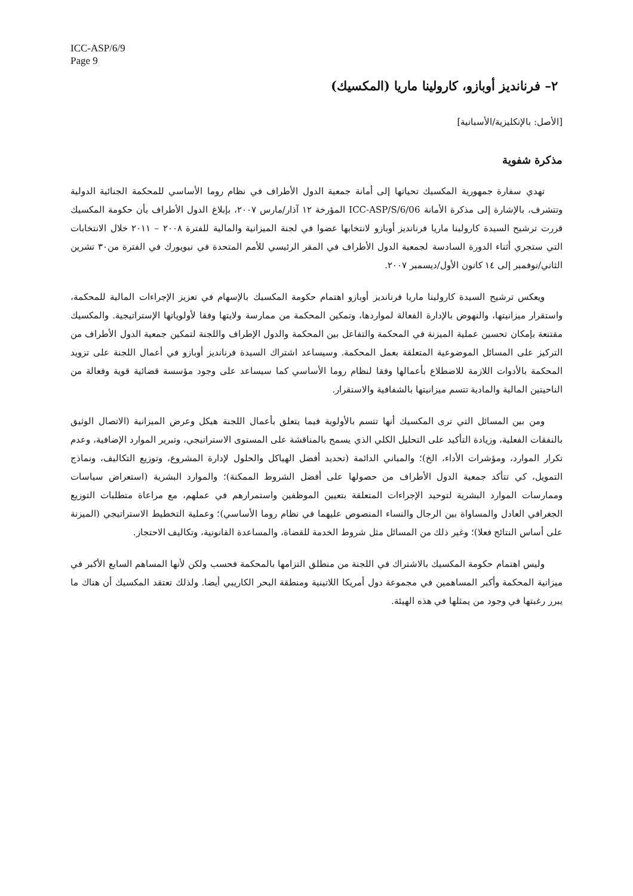ICC-ASP/6/9
Page 9
٢– فرنانديز أوبازو، كارولينا ماريا (المكسيك)
[الأصل: بالإنكليزية/الأسبانية]
مذكرة شفوية
تهدي سفارة جمهورية المكسيك تحياتها إلى أمانة جمعية الدول الأطراف في نظام روما الأساسي للمحكمة الجنائية الدولية وتتشرف، بالإشارة إلى مذكرة الأمانة ICC-ASP/S/6/06 المؤرخة ١٢ آذار/مارس ٢٠٠٧، بإبلاغ الدول الأطراف بأن حكومة المكسيك قررت ترشيح السيدة كارولينا ماريا فرنانديز أوبازو لانتخابها عضوا في لجنة الميزانية والمالية للفترة ٢٠٠٨ – ٢٠١١ خلال الانتخابات التي ستجري أثناء الدورة السادسة لجمعية الدول الأطراف في المقر الرئيسي للأمم المتحدة في نيويورك في الفترة من٣٠ تشرين الثاني/نوفمبر إلى ١٤ كانون الأول/ديسمبر ٢٠٠٧.
ويعكس ترشيح السيدة كارولينا ماريا فرنانديز أوبازو اهتمام حكومة المكسيك بالإسهام في تعزيز الإجراءات المالية للمحكمة، واستقرار ميزانيتها، والنهوض بالإدارة الفعالة لمواردها، وتمكين المحكمة من ممارسة ولايتها وفقا لأولوياتها الإستراتيجية. والمكسيك مقتنعة بإمكان تحسين عملية الميزنة في المحكمة والتفاعل بين المحكمة والدول الإطراف واللجنة لتمكين جمعية الدول الأطراف من التركيز على المسائل الموضوعية المتعلقة بعمل المحكمة. وسيساعد اشتراك السيدة فرنانديز أوبازو في أعمال اللجنة على تزويد المحكمة بالأدوات اللازمة للاضطلاع بأعمالها وفقا لنظام روما الأساسي كما سيساعد على وجود مؤسسة قضائية قوية وفعالة من الناحيتين المالية والمادية تتسم ميزانيتها بالشفافية والاستقرار.
ومن بين المسائل التي ترى المكسيك أنها تتسم بالأولوية فيما يتعلق بأعمال اللجنة هيكل وعرض الميزانية (الاتصال الوثيق بالنفقات الفعلية، وزيادة التأكيد على التحليل الكلي الذي يسمح بالمناقشة على المستوى الاستراتيجي، وتبرير الموارد الإضافية، وعدم تكرار الموارد، ومؤشرات الأداء، الخ)؛ والمباني الدائمة (تحديد أفضل الهياكل والحلول لإدارة المشروع، وتوزيع التكاليف، ونماذج التمويل، كي تتأكد جمعية الدول الأطراف من حصولها على أفضل الشروط الممكنة)؛ والموارد البشرية (استعراض سياسات وممارسات الموارد البشرية لتوحيد الإجراءات المتعلقة بتعيين الموظفين واستمرارهم في عملهم، مع مراعاة متطلبات التوزيع الجغرافي العادل والمساواة بين الرجال والنساء المنصوص عليهما في نظام روما الأساسي)؛ وعملية التخطيط الاستراتيجي (الميزنة على أساس النتائج فعلا)؛ وغير ذلك من المسائل مثل شروط الخدمة للقضاة، والمساعدة القانونية، وتكاليف الاحتجاز.
وليس اهتمام حكومة المكسيك بالاشتراك في اللجنة من منطلق التزامها بالمحكمة فحسب ولكن لأنها المساهم السابع الأكبر في ميزانية المحكمة وأكبر المساهمين في مجموعة دول أمريكا اللاتينية ومنطقة البحر الكاريبي أيضا. ولذلك تعتقد المكسيك أن هناك ما يبرر رغبتها في وجود من يمثلها في هذه الهيئة.